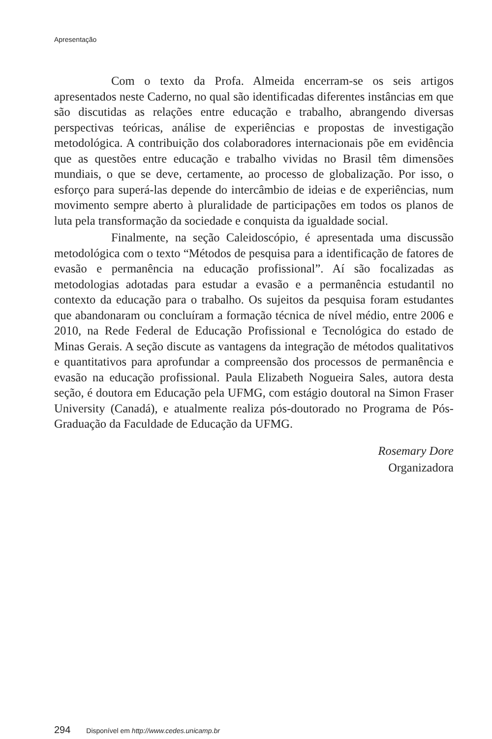Apresentação
Com o texto da Profa. Almeida encerram-se os seis artigos apresentados neste Caderno, no qual são identificadas diferentes instâncias em que são discutidas as relações entre educação e trabalho, abrangendo diversas perspectivas teóricas, análise de experiências e propostas de investigação metodológica. A contribuição dos colaboradores internacionais põe em evidência que as questões entre educação e trabalho vividas no Brasil têm dimensões mundiais, o que se deve, certamente, ao processo de globalização. Por isso, o esforço para superá-las depende do intercâmbio de ideias e de experiências, num movimento sempre aberto à pluralidade de participações em todos os planos de luta pela transformação da sociedade e conquista da igualdade social.
Finalmente, na seção Caleidoscópio, é apresentada uma discussão metodológica com o texto “Métodos de pesquisa para a identificação de fatores de evasão e permanência na educação profissional”. Aí são focalizadas as metodologias adotadas para estudar a evasão e a permanência estudantil no contexto da educação para o trabalho. Os sujeitos da pesquisa foram estudantes que abandonaram ou concluíram a formação técnica de nível médio, entre 2006 e 2010, na Rede Federal de Educação Profissional e Tecnológica do estado de Minas Gerais. A seção discute as vantagens da integração de métodos qualitativos e quantitativos para aprofundar a compreensão dos processos de permanência e evasão na educação profissional. Paula Elizabeth Nogueira Sales, autora desta seção, é doutora em Educação pela UFMG, com estágio doutoral na Simon Fraser University (Canadá), e atualmente realiza pós-doutorado no Programa de Pós-Graduação da Faculdade de Educação da UFMG.
Rosemary Dore
Organizadora
294 Disponível em http://www.cedes.unicamp.br